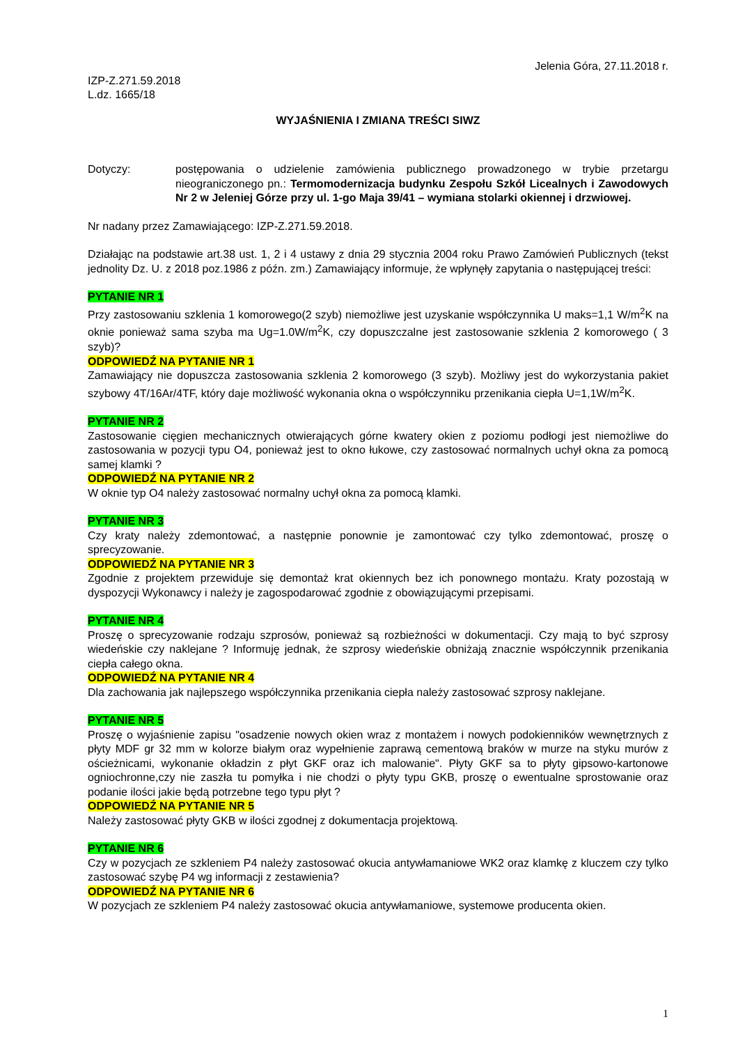Jelenia Góra, 27.11.2018 r.
IZP-Z.271.59.2018
L.dz. 1665/18
WYJAŚNIENIA I ZMIANA TREŚCI SIWZ
Dotyczy: postępowania o udzielenie zamówienia publicznego prowadzonego w trybie przetargu nieograniczonego pn.: Termomodernizacja budynku Zespołu Szkół Licealnych i Zawodowych Nr 2 w Jeleniej Górze przy ul. 1-go Maja 39/41 – wymiana stolarki okiennej i drzwiowej.
Nr nadany przez Zamawiającego: IZP-Z.271.59.2018.
Działając na podstawie art.38 ust. 1, 2 i 4 ustawy z dnia 29 stycznia 2004 roku Prawo Zamówień Publicznych (tekst jednolity Dz. U. z 2018 poz.1986 z późn. zm.) Zamawiający informuje, że wpłynęły zapytania o następującej treści:
PYTANIE NR 1
Przy zastosowaniu szklenia 1 komorowego(2 szyb) niemożliwe jest uzyskanie współczynnika U maks=1,1 W/m<sup>2</sup>K na oknie ponieważ sama szyba ma Ug=1.0W/m<sup>2</sup>K, czy dopuszczalne jest zastosowanie szklenia 2 komorowego ( 3 szyb)?
ODPOWIEDŹ NA PYTANIE NR 1
Zamawiający nie dopuszcza zastosowania szklenia 2 komorowego (3 szyb). Możliwy jest do wykorzystania pakiet szybowy 4T/16Ar/4TF, który daje możliwość wykonania okna o współczynniku przenikania ciepła U=1,1W/m<sup>2</sup>K.
PYTANIE NR 2
Zastosowanie cięgien mechanicznych otwierających górne kwatery okien z poziomu podłogi jest niemożliwe do zastosowania w pozycji typu O4, ponieważ jest to okno łukowe, czy zastosować normalnych uchył okna za pomocą samej klamki ?
ODPOWIEDŹ NA PYTANIE NR 2
W oknie typ O4 należy zastosować normalny uchył okna za pomocą klamki.
PYTANIE NR 3
Czy kraty należy zdemontować, a następnie ponownie je zamontować czy tylko zdemontować, proszę o sprecyzowanie.
ODPOWIEDŹ NA PYTANIE NR 3
Zgodnie z projektem przewiduje się demontaż krat okiennych bez ich ponownego montażu. Kraty pozostają w dyspozycji Wykonawcy i należy je zagospodarować zgodnie z obowiązującymi przepisami.
PYTANIE NR 4
Proszę o sprecyzowanie rodzaju szprosów, ponieważ są rozbieżności w dokumentacji. Czy mają to być szprosy wiedeńskie czy naklejane ? Informuję jednak, że szprosy wiedeńskie obniżają znacznie współczynnik przenikania ciepła całego okna.
ODPOWIEDŹ NA PYTANIE NR 4
Dla zachowania jak najlepszego współczynnika przenikania ciepła należy zastosować szprosy naklejane.
PYTANIE NR 5
Proszę o wyjaśnienie zapisu "osadzenie nowych okien wraz z montażem i nowych podokienników wewnętrznych z płyty MDF gr 32 mm w kolorze białym oraz wypełnienie zaprawą cementową braków w murze na styku murów z ościeżnicami, wykonanie okładzin z płyt GKF oraz ich malowanie". Płyty GKF sa to płyty gipsowo-kartonowe ogniochronne,czy nie zaszła tu pomyłka i nie chodzi o płyty typu GKB, proszę o ewentualne sprostowanie oraz podanie ilości jakie będą potrzebne tego typu płyt ?
ODPOWIEDŹ NA PYTANIE NR 5
Należy zastosować płyty GKB w ilości zgodnej z dokumentacja projektową.
PYTANIE NR 6
Czy w pozycjach ze szkleniem P4 należy zastosować okucia antywłamaniowe WK2 oraz klamkę z kluczem czy tylko zastosować szybę P4 wg informacji z zestawienia?
ODPOWIEDŹ NA PYTANIE NR 6
W pozycjach ze szkleniem P4 należy zastosować okucia antywłamaniowe, systemowe producenta okien.
1